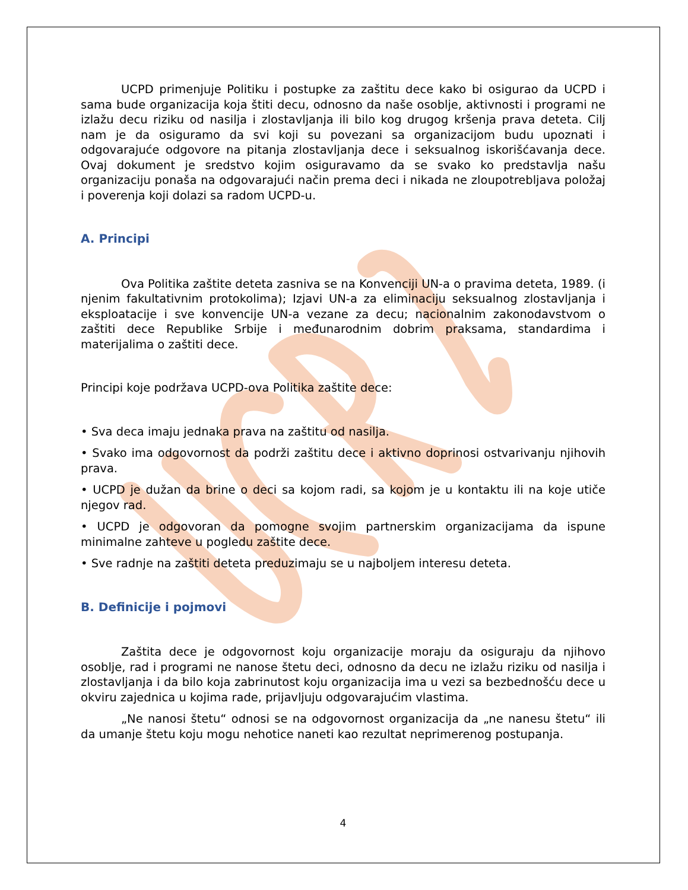UCPD primenjuje Politiku i postupke za zaštitu dece kako bi osigurao da UCPD i sama bude organizacija koja štiti decu, odnosno da naše osoblje, aktivnosti i programi ne izlažu decu riziku od nasilja i zlostavljanja ili bilo kog drugog kršenja prava deteta. Cilj nam je da osiguramo da svi koji su povezani sa organizacijom budu upoznati i odgovarajuće odgovore na pitanja zlostavljanja dece i seksualnog iskorišćavanja dece. Ovaj dokument je sredstvo kojim osiguravamo da se svako ko predstavlja našu organizaciju ponaša na odgovarajući način prema deci i nikada ne zloupotrebljava položaj i poverenja koji dolazi sa radom UCPD-u.
A. Principi
Ova Politika zaštite deteta zasniva se na Konvenciji UN-a o pravima deteta, 1989. (i njenim fakultativnim protokolima); Izjavi UN-a za eliminaciju seksualnog zlostavljanja i eksploatacije i sve konvencije UN-a vezane za decu; nacionalnim zakonodavstvom o zaštiti dece Republike Srbije i međunarodnim dobrim praksama, standardima i materijalima o zaštiti dece.
Principi koje podržava UCPD-ova Politika zaštite dece:
• Sva deca imaju jednaka prava na zaštitu od nasilja.
• Svako ima odgovornost da podrži zaštitu dece i aktivno doprinosi ostvarivanju njihovih prava.
• UCPD je dužan da brine o deci sa kojom radi, sa kojom je u kontaktu ili na koje utiče njegov rad.
• UCPD je odgovoran da pomogne svojim partnerskim organizacijama da ispune minimalne zahteve u pogledu zaštite dece.
• Sve radnje na zaštiti deteta preduzimaju se u najboljem interesu deteta.
B. Definicije i pojmovi
Zaštita dece je odgovornost koju organizacije moraju da osiguraju da njihovo osoblje, rad i programi ne nanose štetu deci, odnosno da decu ne izlažu riziku od nasilja i zlostavljanja i da bilo koja zabrinutost koju organizacija ima u vezi sa bezbednošću dece u okviru zajednica u kojima rade, prijavljuju odgovarajućim vlastima.
„Ne nanosi štetu“ odnosi se na odgovornost organizacija da „ne nanesu štetu“ ili da umanje štetu koju mogu nehotice naneti kao rezultat neprimerenog postupanja.
4